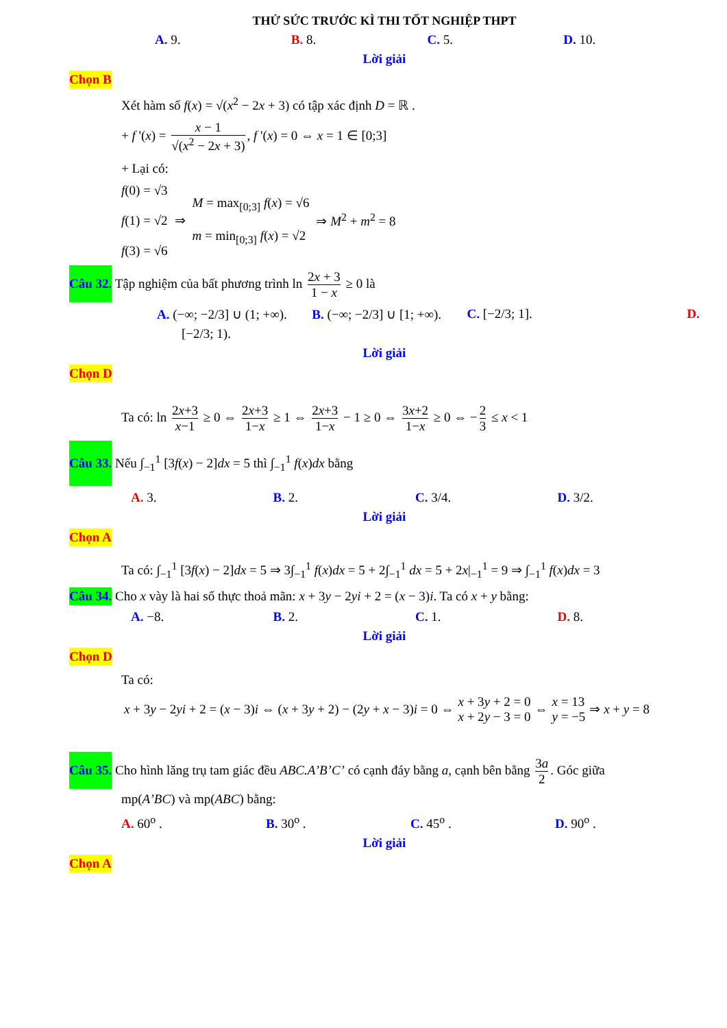THỬ SỨC TRƯỚC KÌ THI TỐT NGHIỆP THPT
A. 9. B. 8. C. 5. D. 10.
Lời giải
Chọn B
Xét hàm số f(x) = √(x<sup>2</sup> − 2x + 3) có tập xác định D = ℝ .
+ f '(x) = x − 1 √(x<sup>2</sup> − 2x + 3), f '(x) = 0 ⇔ x = 1 ∈ [0;3]
+ Lại có:
f(0) = √3
f(1) = √2
f(3) = √6
⇒
M = max<sub>[0;3]</sub> f(x) = √6
m = min<sub>[0;3]</sub> f(x) = √2
⇒ M<sup>2</sup> + m<sup>2</sup> = 8
Câu 32. Tập nghiệm của bất phương trình ln 2x + 3 1 − x ≥ 0 là
A. (−∞; −2/3] ∪ (1; +∞). B. (−∞; −2/3] ∪ [1; +∞). C. [−2/3; 1]. D.
[−2/3; 1).
Lời giải
Chọn D
Ta có: ln 2x+3 x−1 ≥ 0 ⇔ 2x+3 1−x ≥ 1 ⇔ 2x+3 1−x − 1 ≥ 0 ⇔ 3x+2 1−x ≥ 0 ⇔ − 2 3 ≤ x < 1
Câu 33. Nếu ∫<sub>−1</sub><sup>1</sup> [3f(x) − 2]dx = 5 thì ∫<sub>−1</sub><sup>1</sup> f(x)dx bằng
A. 3. B. 2. C. 3/4. D. 3/2.
Lời giải
Chọn A
Ta có: ∫<sub>−1</sub><sup>1</sup> [3f(x) − 2]dx = 5 ⇒ 3∫<sub>−1</sub><sup>1</sup> f(x)dx = 5 + 2∫<sub>−1</sub><sup>1</sup> dx = 5 + 2x|<sub>−1</sub><sup>1</sup> = 9 ⇒ ∫<sub>−1</sub><sup>1</sup> f(x)dx = 3
Câu 34. Cho x vày là hai số thực thoả mãn: x + 3y − 2yi + 2 = (x − 3)i. Ta có x + y bằng:
A. −8. B. 2. C. 1. D. 8.
Lời giải
Chọn D
Ta có:
x + 3y − 2yi + 2 = (x − 3)i ⇔ (x + 3y + 2) − (2y + x − 3)i = 0 ⇔ x + 3y + 2 = 0
x + 2y − 3 = 0 ⇔ x = 13
y = −5 ⇒ x + y = 8
Câu 35. Cho hình lăng trụ tam giác đều ABC.A’B’C’ có cạnh đáy bằng a, cạnh bên bằng 3a 2. Góc giữa
mp(A’BC) và mp(ABC) bằng:
A. 60<sup>o</sup> . B. 30<sup>o</sup> . C. 45<sup>o</sup> . D. 90<sup>o</sup> .
Lời giải
Chọn A